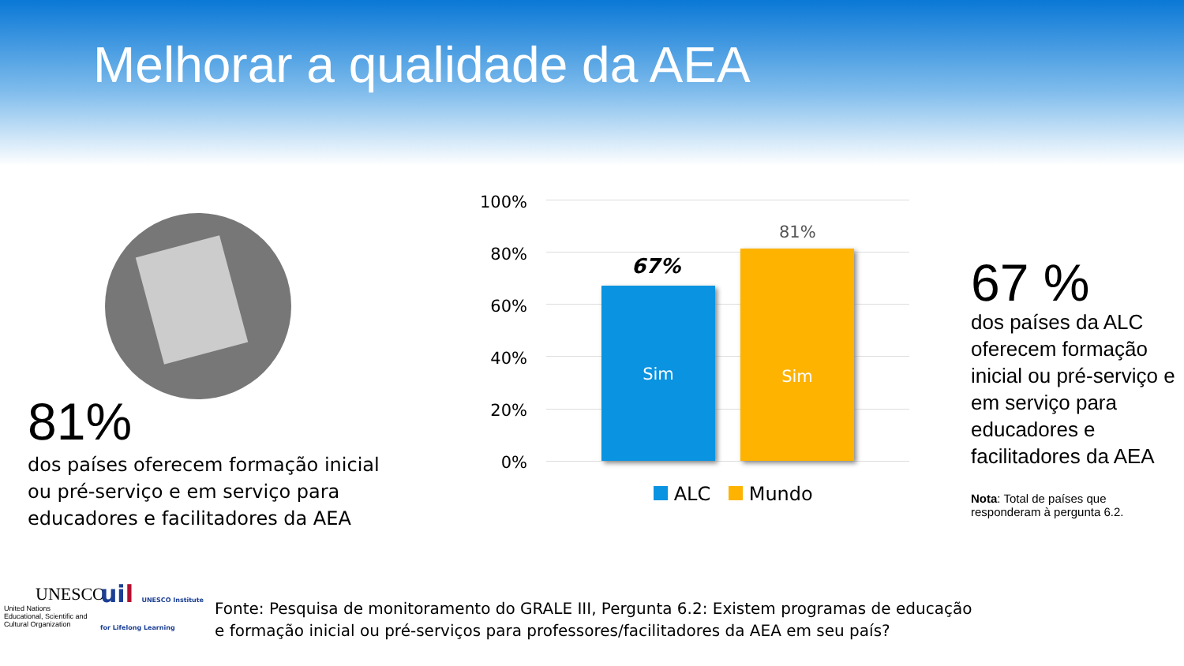Melhorar a qualidade da AEA
81%
dos países oferecem formação inicial ou pré-serviço e em serviço para educadores e facilitadores da AEA
100%
80%
60%
40%
20%
0%
67%
Sim
81%
Sim
ALC Mundo
67 %
dos países da ALC oferecem formação inicial ou pré-serviço e em serviço para educadores e facilitadores da AEA
Nota: Total de países que responderam à pergunta 6.2.
UNESCO
United Nations
Educational, Scientific and
Cultural Organization
uil UNESCO Institute
for Lifelong Learning
Fonte: Pesquisa de monitoramento do GRALE III, Pergunta 6.2: Existem programas de educação e formação inicial ou pré-serviços para professores/facilitadores da AEA em seu país?